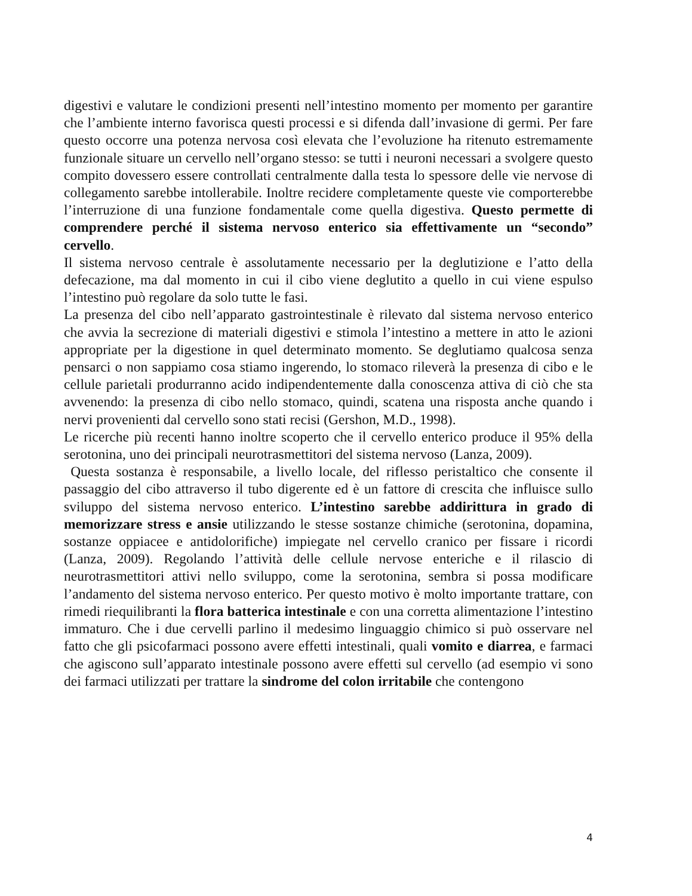digestivi e valutare le condizioni presenti nell’intestino momento per momento per garantire che l’ambiente interno favorisca questi processi e si difenda dall’invasione di germi. Per fare questo occorre una potenza nervosa così elevata che l’evoluzione ha ritenuto estremamente funzionale situare un cervello nell’organo stesso: se tutti i neuroni necessari a svolgere questo compito dovessero essere controllati centralmente dalla testa lo spessore delle vie nervose di collegamento sarebbe intollerabile. Inoltre recidere completamente queste vie comporterebbe l’interruzione di una funzione fondamentale come quella digestiva. Questo permette di comprendere perché il sistema nervoso enterico sia effettivamente un “secondo” cervello.
Il sistema nervoso centrale è assolutamente necessario per la deglutizione e l’atto della defecazione, ma dal momento in cui il cibo viene deglutito a quello in cui viene espulso l’intestino può regolare da solo tutte le fasi.
La presenza del cibo nell’apparato gastrointestinale è rilevato dal sistema nervoso enterico che avvia la secrezione di materiali digestivi e stimola l’intestino a mettere in atto le azioni appropriate per la digestione in quel determinato momento. Se deglutiamo qualcosa senza pensarci o non sappiamo cosa stiamo ingerendo, lo stomaco rileverà la presenza di cibo e le cellule parietali produrranno acido indipendentemente dalla conoscenza attiva di ciò che sta avvenendo: la presenza di cibo nello stomaco, quindi, scatena una risposta anche quando i nervi provenienti dal cervello sono stati recisi (Gershon, M.D., 1998).
Le ricerche più recenti hanno inoltre scoperto che il cervello enterico produce il 95% della serotonina, uno dei principali neurotrasmettitori del sistema nervoso (Lanza, 2009).
Questa sostanza è responsabile, a livello locale, del riflesso peristaltico che consente il passaggio del cibo attraverso il tubo digerente ed è un fattore di crescita che influisce sullo sviluppo del sistema nervoso enterico. L’intestino sarebbe addirittura in grado di memorizzare stress e ansie utilizzando le stesse sostanze chimiche (serotonina, dopamina, sostanze oppiacee e antidolorifiche) impiegate nel cervello cranico per fissare i ricordi (Lanza, 2009). Regolando l’attività delle cellule nervose enteriche e il rilascio di neurotrasmettitori attivi nello sviluppo, come la serotonina, sembra si possa modificare l’andamento del sistema nervoso enterico. Per questo motivo è molto importante trattare, con rimedi riequilibranti la flora batterica intestinale e con una corretta alimentazione l’intestino immaturo. Che i due cervelli parlino il medesimo linguaggio chimico si può osservare nel fatto che gli psicofarmaci possono avere effetti intestinali, quali vomito e diarrea, e farmaci che agiscono sull’apparato intestinale possono avere effetti sul cervello (ad esempio vi sono dei farmaci utilizzati per trattare la sindrome del colon irritabile che contengono
4